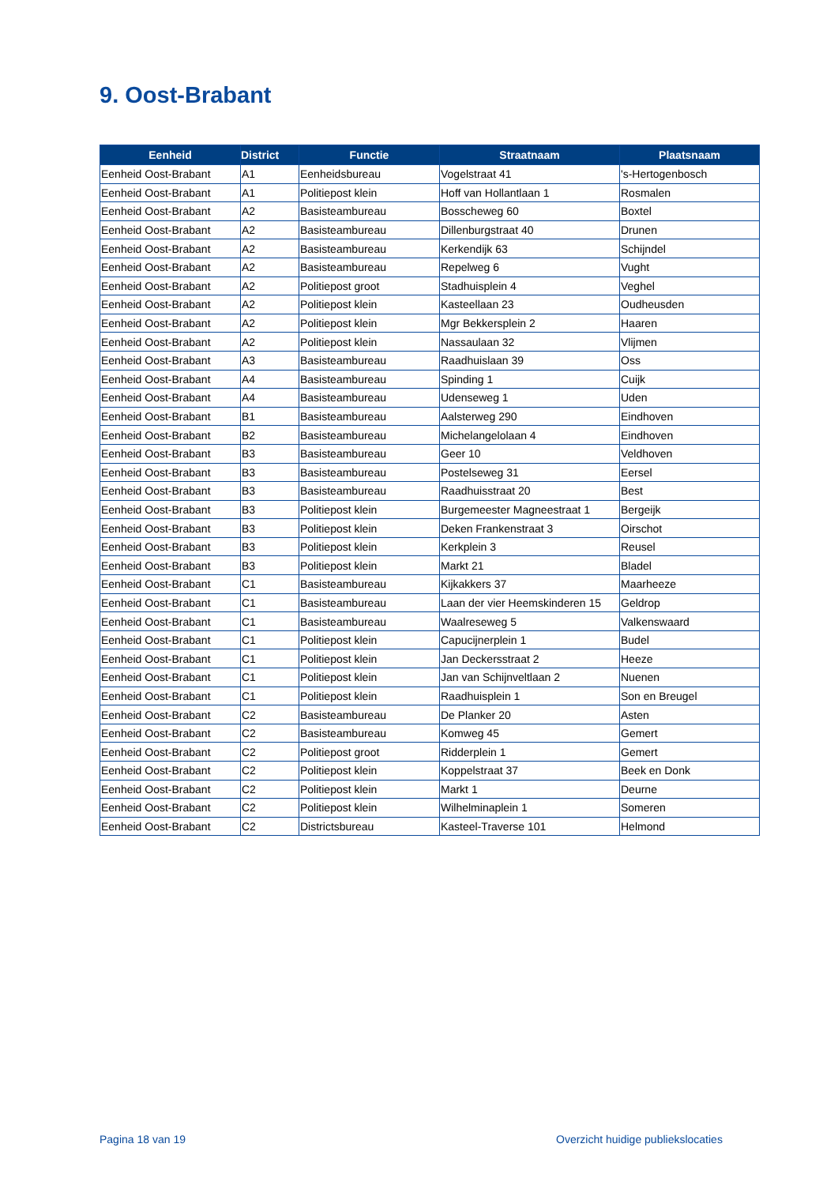9. Oost-Brabant
| Eenheid | District | Functie | Straatnaam | Plaatsnaam |
| --- | --- | --- | --- | --- |
| Eenheid Oost-Brabant | A1 | Eenheidsbureau | Vogelstraat 41 | 's-Hertogenbosch |
| Eenheid Oost-Brabant | A1 | Politiepost klein | Hoff van Hollantlaan 1 | Rosmalen |
| Eenheid Oost-Brabant | A2 | Basisteambureau | Bosscheweg 60 | Boxtel |
| Eenheid Oost-Brabant | A2 | Basisteambureau | Dillenburgstraat 40 | Drunen |
| Eenheid Oost-Brabant | A2 | Basisteambureau | Kerkendijk 63 | Schijndel |
| Eenheid Oost-Brabant | A2 | Basisteambureau | Repelweg 6 | Vught |
| Eenheid Oost-Brabant | A2 | Politiepost groot | Stadhuisplein 4 | Veghel |
| Eenheid Oost-Brabant | A2 | Politiepost klein | Kasteellaan 23 | Oudheusden |
| Eenheid Oost-Brabant | A2 | Politiepost klein | Mgr Bekkersplein 2 | Haaren |
| Eenheid Oost-Brabant | A2 | Politiepost klein | Nassaulaan 32 | Vlijmen |
| Eenheid Oost-Brabant | A3 | Basisteambureau | Raadhuislaan 39 | Oss |
| Eenheid Oost-Brabant | A4 | Basisteambureau | Spinding 1 | Cuijk |
| Eenheid Oost-Brabant | A4 | Basisteambureau | Udenseweg 1 | Uden |
| Eenheid Oost-Brabant | B1 | Basisteambureau | Aalsterweg 290 | Eindhoven |
| Eenheid Oost-Brabant | B2 | Basisteambureau | Michelangelolaan 4 | Eindhoven |
| Eenheid Oost-Brabant | B3 | Basisteambureau | Geer 10 | Veldhoven |
| Eenheid Oost-Brabant | B3 | Basisteambureau | Postelseweg 31 | Eersel |
| Eenheid Oost-Brabant | B3 | Basisteambureau | Raadhuisstraat 20 | Best |
| Eenheid Oost-Brabant | B3 | Politiepost klein | Burgemeester Magneestraat 1 | Bergeijk |
| Eenheid Oost-Brabant | B3 | Politiepost klein | Deken Frankenstraat 3 | Oirschot |
| Eenheid Oost-Brabant | B3 | Politiepost klein | Kerkplein 3 | Reusel |
| Eenheid Oost-Brabant | B3 | Politiepost klein | Markt 21 | Bladel |
| Eenheid Oost-Brabant | C1 | Basisteambureau | Kijkakkers 37 | Maarheeze |
| Eenheid Oost-Brabant | C1 | Basisteambureau | Laan der vier Heemskinderen 15 | Geldrop |
| Eenheid Oost-Brabant | C1 | Basisteambureau | Waalreseweg 5 | Valkenswaard |
| Eenheid Oost-Brabant | C1 | Politiepost klein | Capucijnerplein 1 | Budel |
| Eenheid Oost-Brabant | C1 | Politiepost klein | Jan Deckersstraat 2 | Heeze |
| Eenheid Oost-Brabant | C1 | Politiepost klein | Jan van Schijnveltlaan 2 | Nuenen |
| Eenheid Oost-Brabant | C1 | Politiepost klein | Raadhuisplein 1 | Son en Breugel |
| Eenheid Oost-Brabant | C2 | Basisteambureau | De Planker 20 | Asten |
| Eenheid Oost-Brabant | C2 | Basisteambureau | Komweg 45 | Gemert |
| Eenheid Oost-Brabant | C2 | Politiepost groot | Ridderplein 1 | Gemert |
| Eenheid Oost-Brabant | C2 | Politiepost klein | Koppelstraat 37 | Beek en Donk |
| Eenheid Oost-Brabant | C2 | Politiepost klein | Markt 1 | Deurne |
| Eenheid Oost-Brabant | C2 | Politiepost klein | Wilhelminaplein 1 | Someren |
| Eenheid Oost-Brabant | C2 | Districtsbureau | Kasteel-Traverse 101 | Helmond |
Pagina 18 van 19
Overzicht huidige publiekslocaties